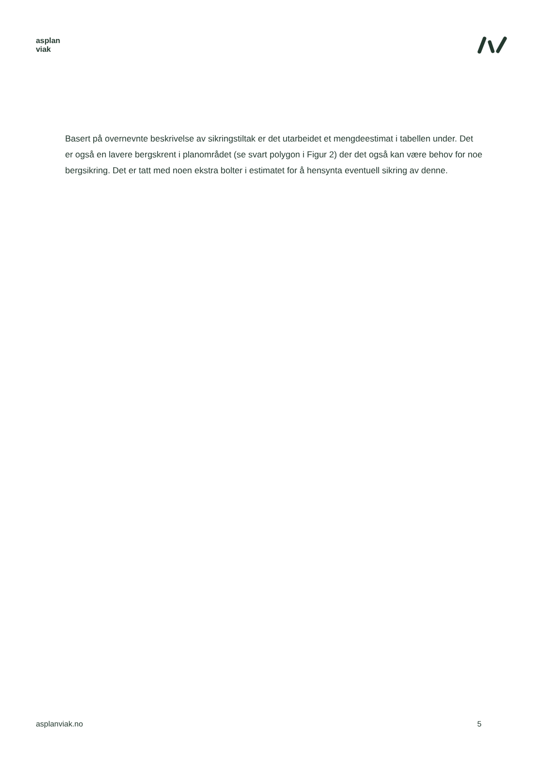asplan
viak
Basert på overnevnte beskrivelse av sikringstiltak er det utarbeidet et mengdeestimat i tabellen under. Det er også en lavere bergskrent i planområdet (se svart polygon i Figur 2) der det også kan være behov for noe bergsikring. Det er tatt med noen ekstra bolter i estimatet for å hensynta eventuell sikring av denne.
asplanviak.no 5